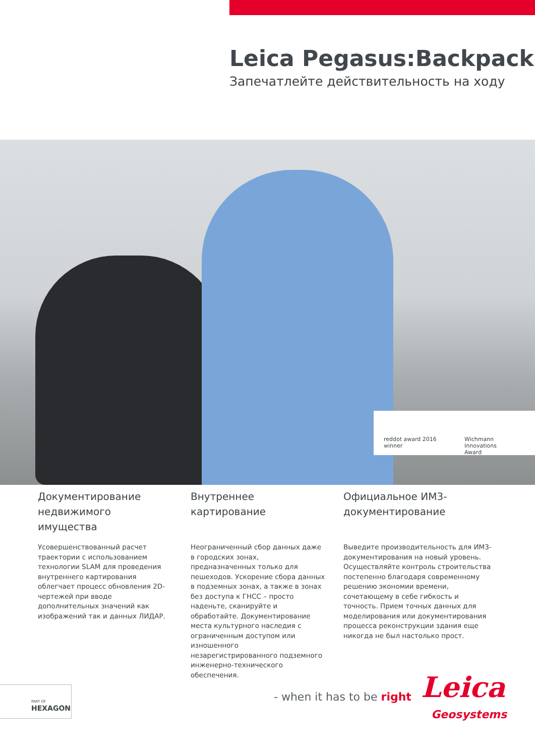Leica Pegasus:Backpack
Запечатлейте действительность на ходу
reddot award 2016
winner
Wichmann
Innovations
Award
Документирование недвижимого имущества
Усовершенствованный расчет траектории с использованием технологии SLAM для проведения внутреннего картирования облегчает процесс обновления 2D-чертежей при вводе дополнительных значений как изображений так и данных ЛИДАР.
Внутреннее картирование
Неограниченный сбор данных даже в городских зонах, предназначенных только для пешеходов. Ускорение сбора данных в подземных зонах, а также в зонах без доступа к ГНСС – просто наденьте, сканируйте и обработайте. Документирование места культурного наследия с ограниченным доступом или изношенного незарегистрированного подземного инженерно-технического обеспечения.
Официальное ИМ3-документирование
Выведите производительность для ИМ3-документирования на новый уровень. Осуществляйте контроль строительства постепенно благодаря современному решению экономии времени, сочетающему в себе гибкость и точность. Прием точных данных для моделирования или документирования процесса реконструкции здания еще никогда не был настолько прост.
PART OF
HEXAGON
- when it has to be right Leica
Geosystems